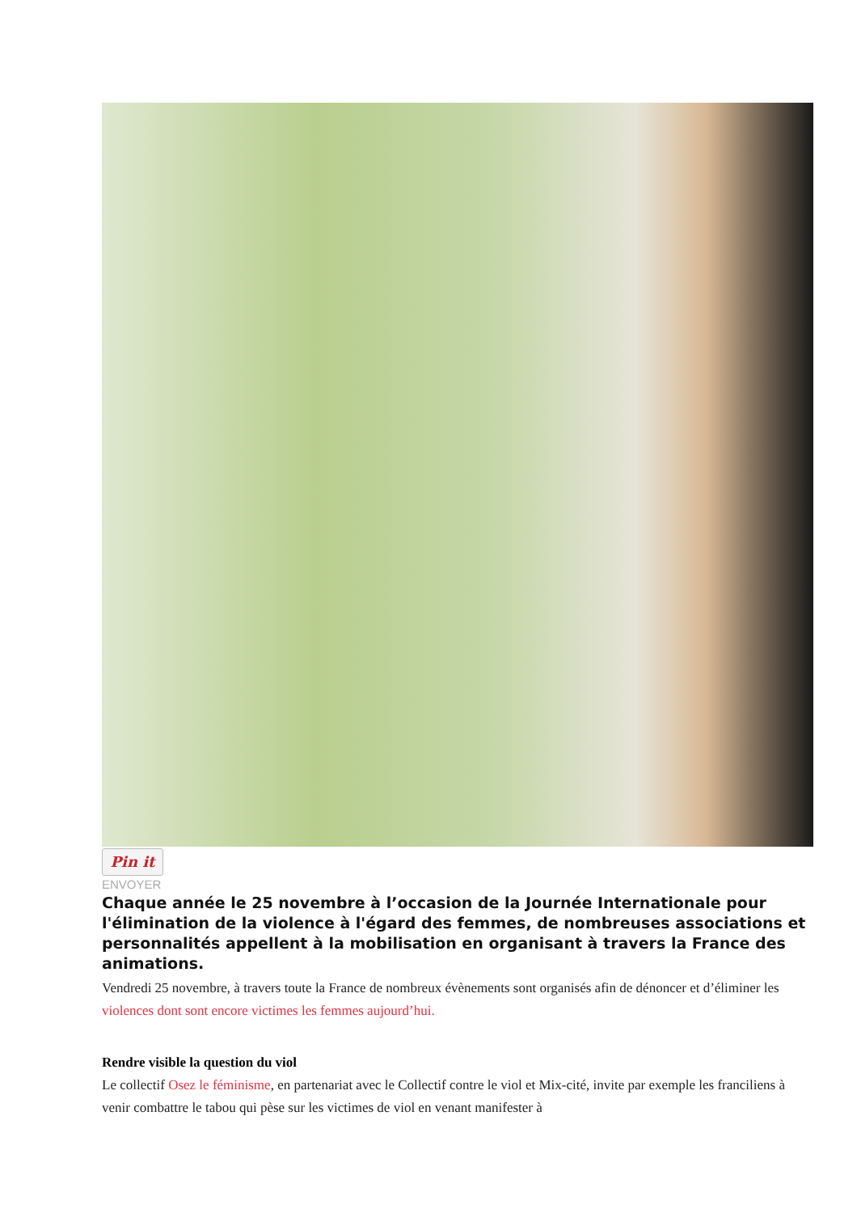Pin it
ENVOYER
Chaque année le 25 novembre à l’occasion de la Journée Internationale pour l'élimination de la violence à l'égard des femmes, de nombreuses associations et personnalités appellent à la mobilisation en organisant à travers la France des animations.
Vendredi 25 novembre, à travers toute la France de nombreux évènements sont organisés afin de dénoncer et d’éliminer les violences dont sont encore victimes les femmes aujourd’hui.
Rendre visible la question du viol
Le collectif Osez le féminisme, en partenariat avec le Collectif contre le viol et Mix-cité, invite par exemple les franciliens à venir combattre le tabou qui pèse sur les victimes de viol en venant manifester à